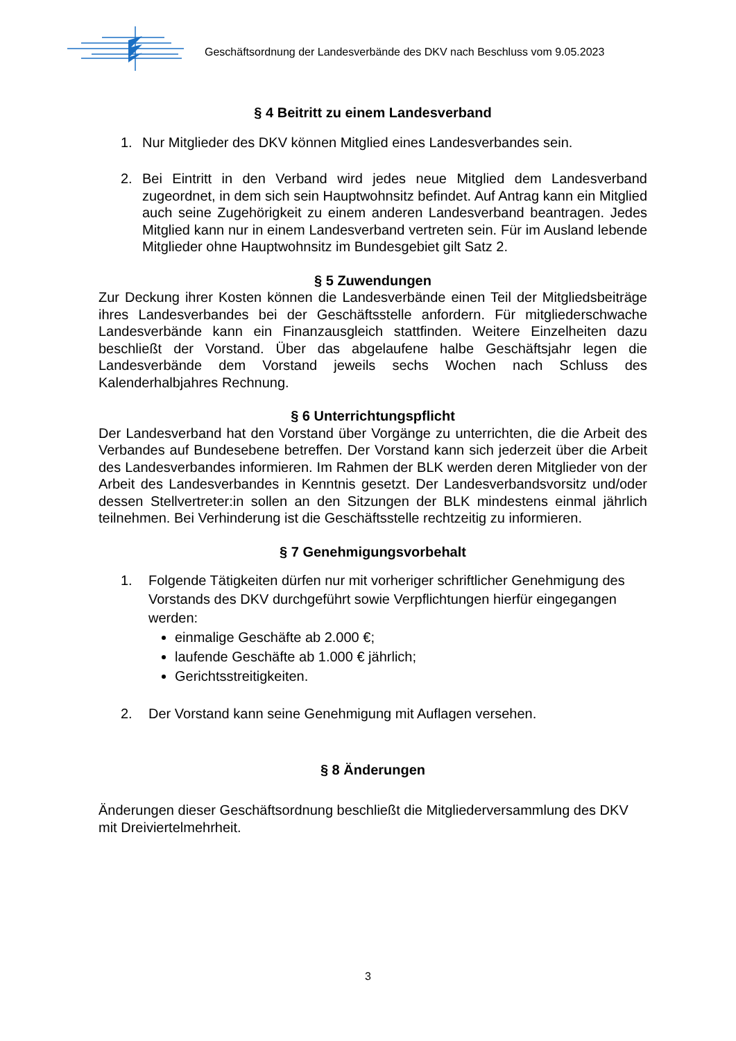Geschäftsordnung der Landesverbände des DKV nach Beschluss vom 9.05.2023
§ 4 Beitritt zu einem Landesverband
1. Nur Mitglieder des DKV können Mitglied eines Landesverbandes sein.
2. Bei Eintritt in den Verband wird jedes neue Mitglied dem Landesverband zugeordnet, in dem sich sein Hauptwohnsitz befindet. Auf Antrag kann ein Mitglied auch seine Zugehörigkeit zu einem anderen Landesverband beantragen. Jedes Mitglied kann nur in einem Landesverband vertreten sein. Für im Ausland lebende Mitglieder ohne Hauptwohnsitz im Bundesgebiet gilt Satz 2.
§ 5 Zuwendungen
Zur Deckung ihrer Kosten können die Landesverbände einen Teil der Mitgliedsbeiträge ihres Landesverbandes bei der Geschäftsstelle anfordern. Für mitgliederschwache Landesverbände kann ein Finanzausgleich stattfinden. Weitere Einzelheiten dazu beschließt der Vorstand. Über das abgelaufene halbe Geschäftsjahr legen die Landesverbände dem Vorstand jeweils sechs Wochen nach Schluss des Kalenderhalbjahres Rechnung.
§ 6 Unterrichtungspflicht
Der Landesverband hat den Vorstand über Vorgänge zu unterrichten, die die Arbeit des Verbandes auf Bundesebene betreffen. Der Vorstand kann sich jederzeit über die Arbeit des Landesverbandes informieren. Im Rahmen der BLK werden deren Mitglieder von der Arbeit des Landesverbandes in Kenntnis gesetzt. Der Landesverbandsvorsitz und/oder dessen Stellvertreter:in sollen an den Sitzungen der BLK mindestens einmal jährlich teilnehmen. Bei Verhinderung ist die Geschäftsstelle rechtzeitig zu informieren.
§ 7 Genehmigungsvorbehalt
1. Folgende Tätigkeiten dürfen nur mit vorheriger schriftlicher Genehmigung des Vorstands des DKV durchgeführt sowie Verpflichtungen hierfür eingegangen werden:
einmalige Geschäfte ab 2.000 €;
laufende Geschäfte ab 1.000 € jährlich;
Gerichtsstreitigkeiten.
2. Der Vorstand kann seine Genehmigung mit Auflagen versehen.
§ 8 Änderungen
Änderungen dieser Geschäftsordnung beschließt die Mitgliederversammlung des DKV mit Dreiviertelmehrheit.
3